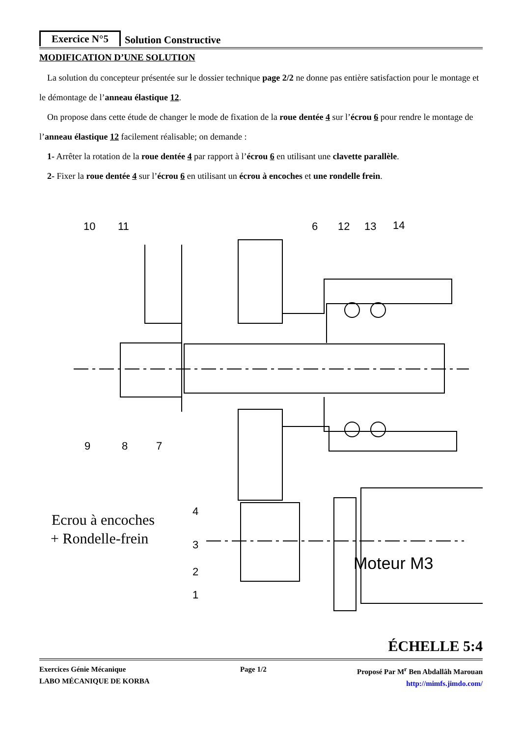Exercice N°5
Solution Constructive
MODIFICATION D’UNE SOLUTION
La solution du concepteur présentée sur le dossier technique page 2/2 ne donne pas entière satisfaction pour le montage et le démontage de l’anneau élastique 12.
On propose dans cette étude de changer le mode de fixation de la roue dentée 4 sur l’écrou 6 pour rendre le montage de l’anneau élastique 12 facilement réalisable; on demande :
1- Arrêter la rotation de la roue dentée 4 par rapport à l’écrou 6 en utilisant une clavette parallèle.
2- Fixer la roue dentée 4 sur l’écrou 6 en utilisant un écrou à encoches et une rondelle frein.
10
11
6
12
13
14
9
8
7
4
3
2
1
Ecrou à encoches
+ Rondelle-frein
Moteur M3
ÉCHELLE 5:4
Exercices Génie Mécanique
LABO MÉCANIQUE DE KORBA
Page 1/2 Proposé Par M<sup>r</sup> Ben Abdallâh Marouan
http://mimfs.jimdo.com/